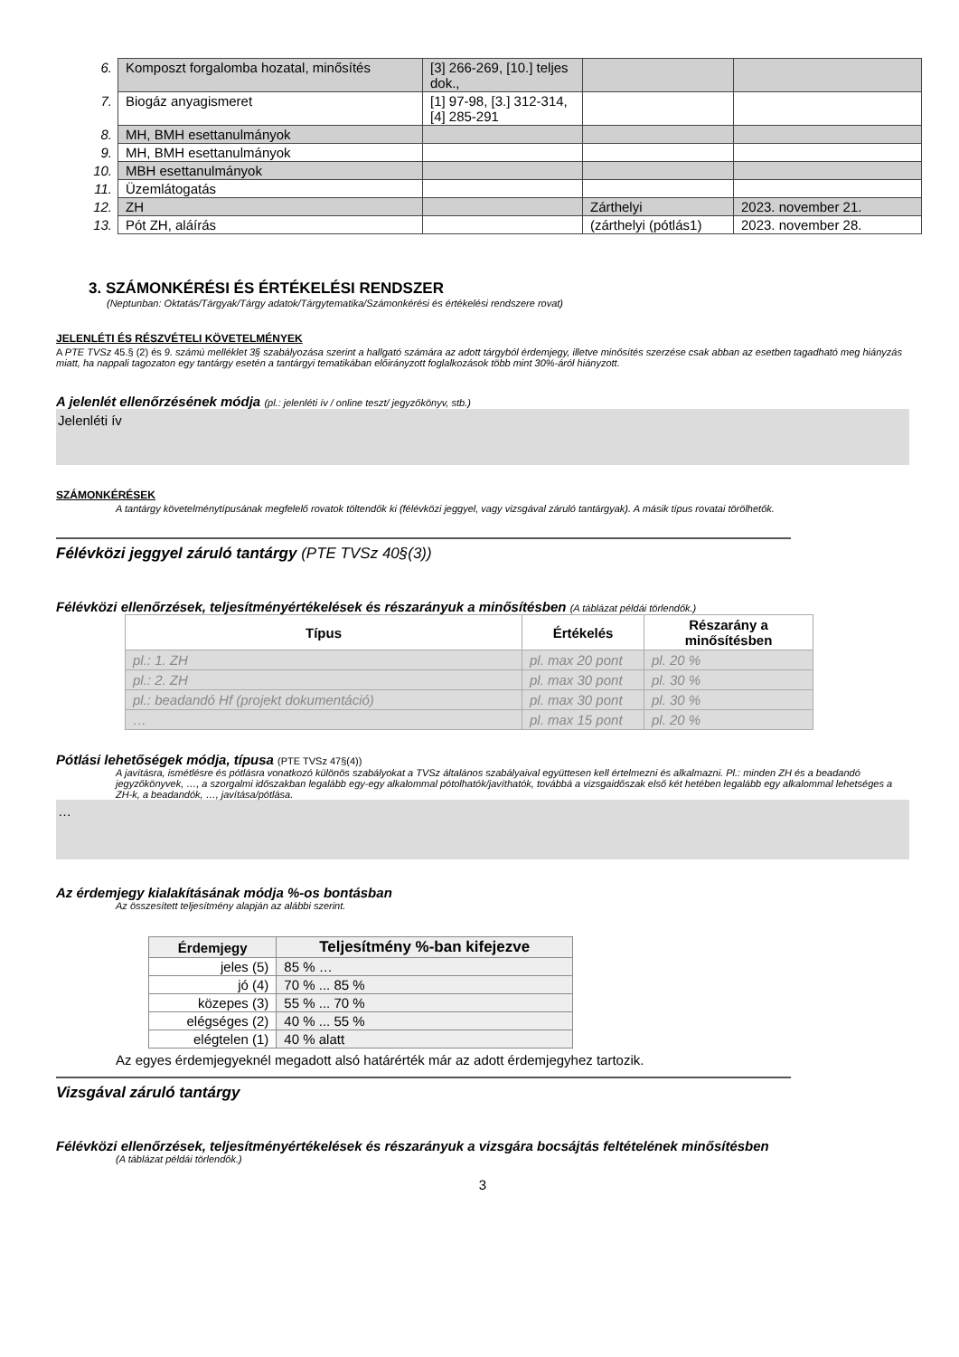| 6. | Komposzt forgalomba hozatal, minősítés | [3] 266-269, [10.] teljes dok., | | |
| 7. | Biogáz anyagismeret | [1] 97-98, [3.] 312-314, [4] 285-291 | | |
| 8. | MH, BMH esettanulmányok | | | |
| 9. | MH, BMH esettanulmányok | | | |
| 10. | MBH esettanulmányok | | | |
| 11. | Üzemlátogatás | | | |
| 12. | ZH | | Zárthelyi | 2023. november 21. |
| 13. | Pót ZH, aláírás | | (zárthelyi (pótlás1) | 2023. november 28. |
3. SZÁMONKÉRÉSI ÉS ÉRTÉKELÉSI RENDSZER
(Neptunban: Oktatás/Tárgyak/Tárgy adatok/Tárgytematika/Számonkérési és értékelési rendszere rovat)
JELENLÉTI ÉS RÉSZVÉTELI KÖVETELMÉNYEK
A PTE TVSz 45.§ (2) és 9. számú melléklet 3§ szabályozása szerint a hallgató számára az adott tárgyból érdemjegy, illetve minősítés szerzése csak abban az esetben tagadható meg hiányzás miatt, ha nappali tagozaton egy tantárgy esetén a tantárgyi tematikában előirányzott foglalkozások több mint 30%-áról hiányzott.
A jelenlét ellenőrzésének módja (pl.: jelenléti ív / online teszt/ jegyzőkönyv, stb.)
Jelenléti ív
SZÁMONKÉRÉSEK
A tantárgy követelménytípusának megfelelő rovatok töltendők ki (félévközi jeggyel, vagy vizsgával záruló tantárgyak). A másik típus rovatai törölhetők.
Félévközi jeggyel záruló tantárgy (PTE TVSz 40§(3))
Félévközi ellenőrzések, teljesítményértékelések és részarányuk a minősítésben (A táblázat példái törlendők.)
| Típus | Értékelés | Részarány a minősítésben |
| --- | --- | --- |
| pl.: 1. ZH | pl. max 20 pont | pl. 20 % |
| pl.: 2. ZH | pl. max 30 pont | pl. 30 % |
| pl.: beadandó Hf (projekt dokumentáció) | pl. max 30 pont | pl. 30 % |
| … | pl. max 15 pont | pl. 20 % |
Pótlási lehetőségek módja, típusa (PTE TVSz 47§(4))
A javításra, ismétlésre és pótlásra vonatkozó különös szabályokat a TVSz általános szabályaival együttesen kell értelmezni és alkalmazni. Pl.: minden ZH és a beadandó jegyzőkönyvek, …, a szorgalmi időszakban legalább egy-egy alkalommal pótolhatók/javíthatók, továbbá a vizsgaidőszak első két hetében legalább egy alkalommal lehetséges a ZH-k, a beadandók, …, javítása/pótlása.
…
Az érdemjegy kialakításának módja %-os bontásban
Az összesített teljesítmény alapján az alábbi szerint.
| Érdemjegy | Teljesítmény %-ban kifejezve |
| --- | --- |
| jeles (5) | 85 % … |
| jó (4) | 70 % ... 85 % |
| közepes (3) | 55 % ... 70 % |
| elégséges (2) | 40 % ... 55 % |
| elégtelen (1) | 40 % alatt |
Az egyes érdemjegyeknél megadott alsó határérték már az adott érdemjegyhez tartozik.
Vizsgával záruló tantárgy
Félévközi ellenőrzések, teljesítményértékelések és részarányuk a vizsgára bocsájtás feltételének minősítésben
(A táblázat példái törlendők.)
3